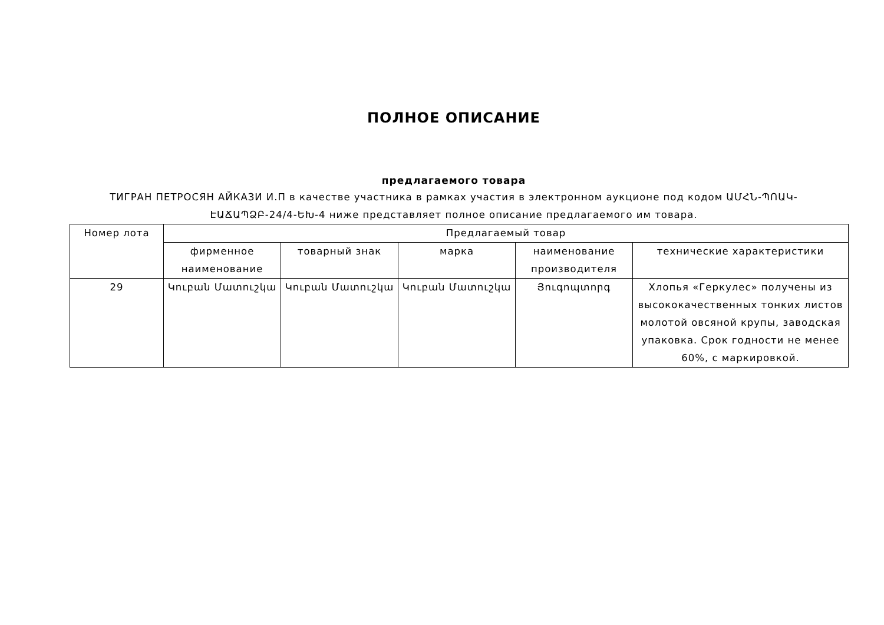ПОЛНОЕ ОПИСАНИЕ
предлагаемого товара
ТИГРАН ПЕТРОСЯН АЙКАЗИ И.П в качестве участника в рамках участия в электронном аукционе под кодом ԱՄՀՆ-ՊՈԱԿ-ԷԱՃԱՊՁԲ-24/4-ԵԽ-4 ниже представляет полное описание предлагаемого им товара.
| Номер лота | Предлагаемый товар | | | | |
| --- | --- | --- | --- | --- | --- |
| | фирменное наименование | товарный знак | марка | наименование производителя | технические характеристики |
| 29 | Կուբան Մատուշկա | Կուբան Մատուշկա | Կուբան Մատուշկա | Յուգոպտորգ | Хлопья «Геркулес» получены из высококачественных тонких листов молотой овсяной крупы, заводская упаковка. Срок годности не менее 60%, с маркировкой. |